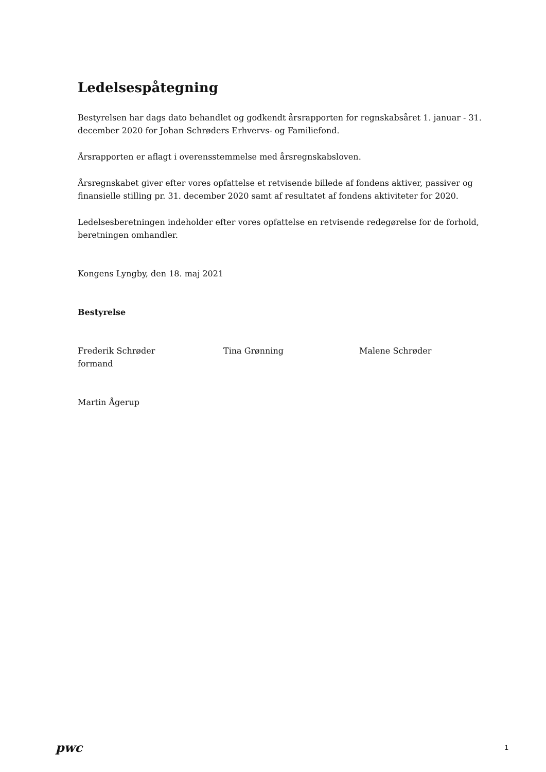Ledelsespåtegning
Bestyrelsen har dags dato behandlet og godkendt årsrapporten for regnskabsåret 1. januar - 31. december 2020 for Johan Schrøders Erhvervs- og Familiefond.
Årsrapporten er aflagt i overensstemmelse med årsregnskabsloven.
Årsregnskabet giver efter vores opfattelse et retvisende billede af fondens aktiver, passiver og finansielle stilling pr. 31. december 2020 samt af resultatet af fondens aktiviteter for 2020.
Ledelsesberetningen indeholder efter vores opfattelse en retvisende redegørelse for de forhold, beretningen omhandler.
Kongens Lyngby, den 18. maj 2021
Bestyrelse
Frederik Schrøder
formand
Tina Grønning Malene Schrøder
Martin Ågerup
pwc
1